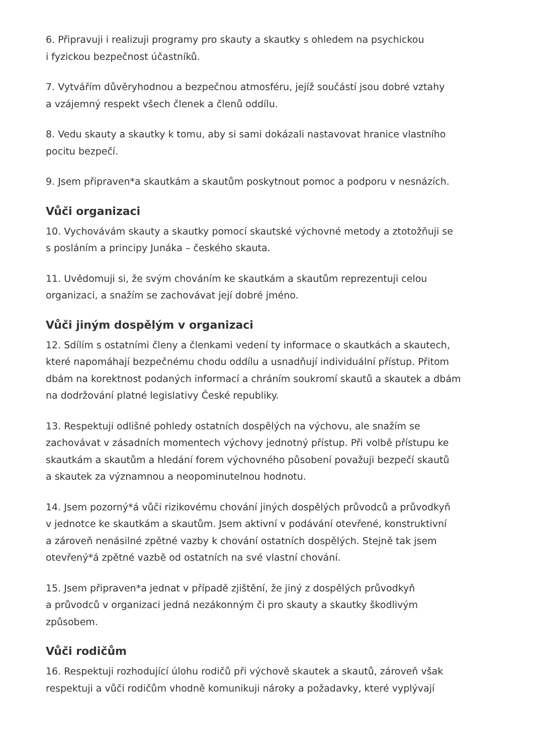6. Připravuji i realizuji programy pro skauty a skautky s ohledem na psychickou
i fyzickou bezpečnost účastníků.
7. Vytvářím důvěryhodnou a bezpečnou atmosféru, jejíž součástí jsou dobré vztahy
a vzájemný respekt všech členek a členů oddílu.
8. Vedu skauty a skautky k tomu, aby si sami dokázali nastavovat hranice vlastního
pocitu bezpečí.
9. Jsem připraven*a skautkám a skautům poskytnout pomoc a podporu v nesnázích.
Vůči organizaci
10. Vychovávám skauty a skautky pomocí skautské výchovné metody a ztotožňuji se
s posláním a principy Junáka – českého skauta.
11. Uvědomuji si, že svým chováním ke skautkám a skautům reprezentuji celou
organizaci, a snažím se zachovávat její dobré jméno.
Vůči jiným dospělým v organizaci
12. Sdílím s ostatními členy a členkami vedení ty informace o skautkách a skautech,
které napomáhají bezpečnému chodu oddílu a usnadňují individuální přístup. Přitom
dbám na korektnost podaných informací a chráním soukromí skautů a skautek a dbám
na dodržování platné legislativy České republiky.
13. Respektuji odlišné pohledy ostatních dospělých na výchovu, ale snažím se
zachovávat v zásadních momentech výchovy jednotný přístup. Při volbě přístupu ke
skautkám a skautům a hledání forem výchovného působení považuji bezpečí skautů
a skautek za významnou a neopominutelnou hodnotu.
14. Jsem pozorný*á vůči rizikovému chování jiných dospělých průvodců a průvodkyň
v jednotce ke skautkám a skautům. Jsem aktivní v podávání otevřené, konstruktivní
a zároveň nenásilné zpětné vazby k chování ostatních dospělých. Stejně tak jsem
otevřený*á zpětné vazbě od ostatních na své vlastní chování.
15. Jsem připraven*a jednat v případě zjištění, že jiný z dospělých průvodkyň
a průvodců v organizaci jedná nezákonným či pro skauty a skautky škodlivým
způsobem.
Vůči rodičům
16. Respektuji rozhodující úlohu rodičů při výchově skautek a skautů, zároveň však
respektuji a vůči rodičům vhodně komunikuji nároky a požadavky, které vyplývají